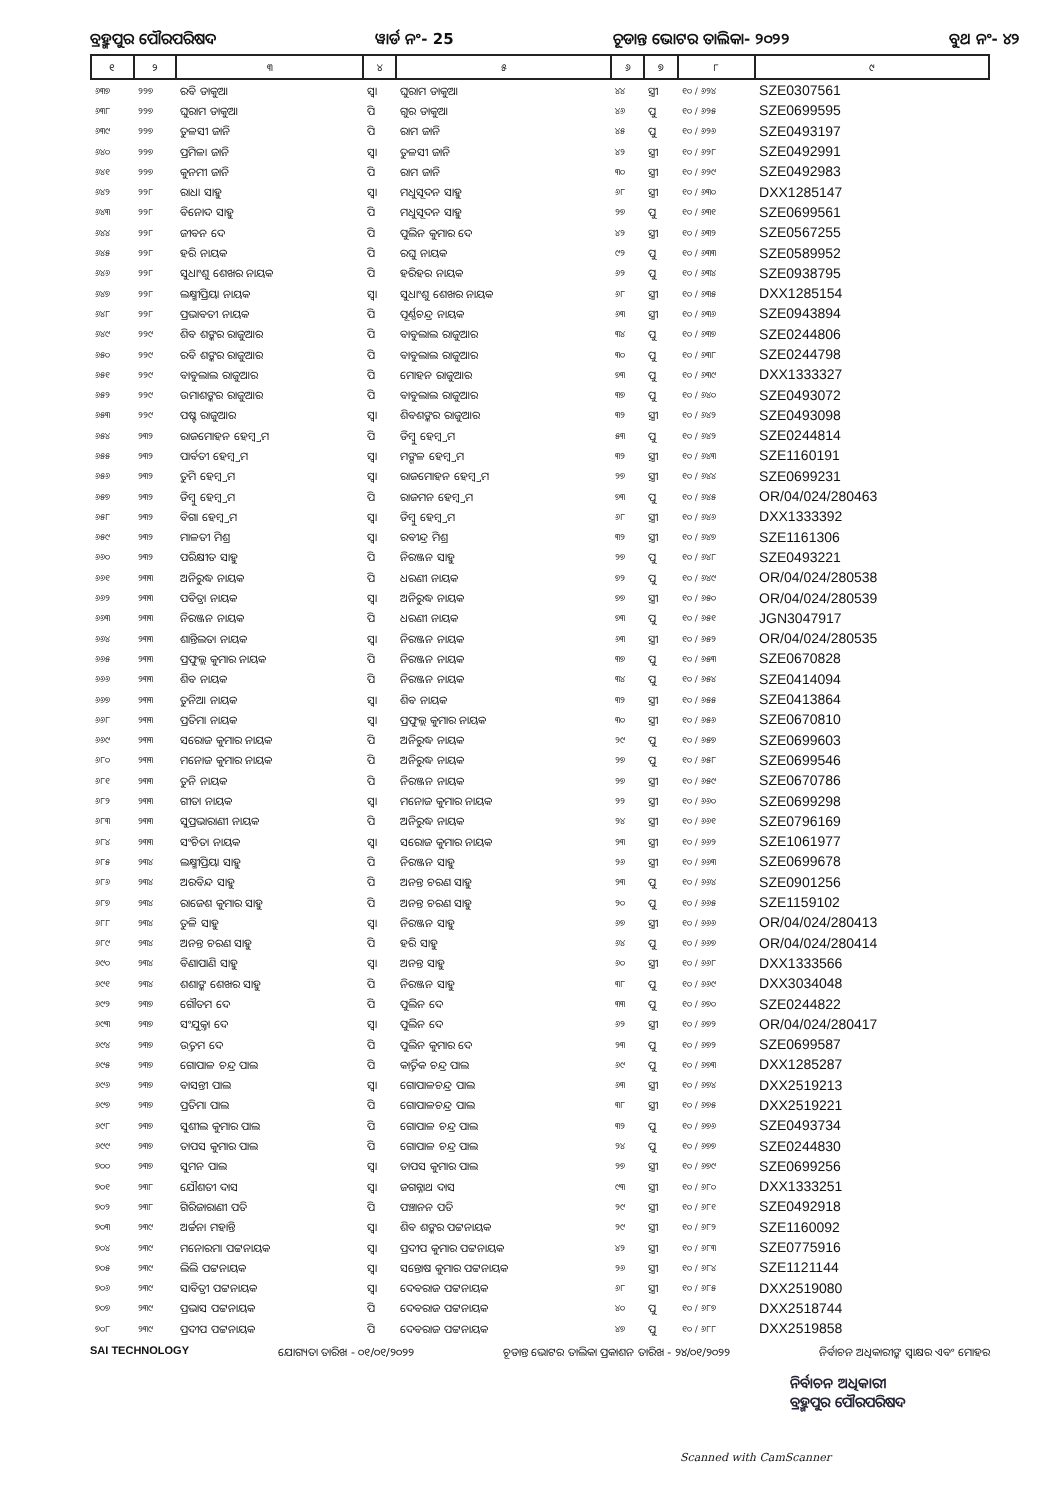ବ୍ରହ୍ମପୁର ପୌରପରିଷଦ ୱାର୍ଡ ନଂ- 25 ଚୂଡାନ୍ତ ଭୋଟର ତାଲିକା- ୨୦୨୨ ବୁଥ ନଂ- ୪୨
| ୧ | ୨ | ୩ | ୪ | ୫ | ୬ | ୭ | ୮ | ୯ |
| --- | --- | --- | --- | --- | --- | --- | --- | --- |
| ୬୩୭ | ୨୨୭ | ରବି ଡାକୁଆ | ସ୍ୱା | ଘୁରାମ ଡାକୁଆ | ୪୪ | ସ୍ତ୍ରୀ | ୧୦ / ୬୨୪ | SZE0307561 |
| ୬୩୮ | ୨୨୭ | ଘୁରାମ ଡାକୁଆ | ପି | ଗୁର ଡାକୁଆ | ୪୬ | ପୁ | ୧୦ / ୬୨୫ | SZE0699595 |
| ୬୩୯ | ୨୨୭ | ତୁଳସୀ ଜାନି | ପି | ରାମ ଜାନି | ୪୫ | ପୁ | ୧୦ / ୬୨୬ | SZE0493197 |
| ୬୪୦ | ୨୨୭ | ପ୍ରମିଳା ଜାନି | ସ୍ୱା | ତୁଳସୀ ଜାନି | ୪୨ | ସ୍ତ୍ରୀ | ୧୦ / ୬୨୮ | SZE0492991 |
| ୬୪୧ | ୨୨୭ | କୁନମୀ ଜାନି | ପି | ରାମ ଜାନି | ୩୦ | ସ୍ତ୍ରୀ | ୧୦ / ୬୨୯ | SZE0492983 |
| ୬୪୨ | ୨୨୮ | ରାଧା ସାହୁ | ସ୍ୱା | ମଧୁସୂଦନ ସାହୁ | ୬୮ | ସ୍ତ୍ରୀ | ୧୦ / ୬୩୦ | DXX1285147 |
| ୬୪୩ | ୨୨୮ | ବିନୋଦ ସାହୁ | ପି | ମଧୁସୂଦନ ସାହୁ | ୨୭ | ପୁ | ୧୦ / ୬୩୧ | SZE0699561 |
| ୬୪୪ | ୨୨୮ | ଜୀବନ ଦେ | ପି | ପୁଲିନ କୁମାର ଦେ | ୪୨ | ସ୍ତ୍ରୀ | ୧୦ / ୬୩୨ | SZE0567255 |
| ୬୪୫ | ୨୨୮ | ହରି ନାୟକ | ପି | ରଘୁ ନାୟକ | ୯୨ | ପୁ | ୧୦ / ୬୩୩ | SZE0589952 |
| ୬୪୬ | ୨୨୮ | ସୁଧାଂଶୁ ଶେଖର ନାୟକ | ପି | ହରିହର ନାୟକ | ୬୨ | ପୁ | ୧୦ / ୬୩୪ | SZE0938795 |
| ୬୪୭ | ୨୨୮ | ଲକ୍ଷ୍ମୀପ୍ରିୟା ନାୟକ | ସ୍ୱା | ସୁଧାଂଶୁ ଶେଖର ନାୟକ | ୬୮ | ସ୍ତ୍ରୀ | ୧୦ / ୬୩୫ | DXX1285154 |
| ୬୪୮ | ୨୨୮ | ପ୍ରଭାବତୀ ନାୟକ | ପି | ପୂର୍ଣ୍ଣଚନ୍ଦ୍ର ନାୟକ | ୬୩ | ସ୍ତ୍ରୀ | ୧୦ / ୬୩୬ | SZE0943894 |
| ୬୪୯ | ୨୨୯ | ଶିବ ଶଙ୍କର ରାଜୁଆର | ପି | ବାବୁଲାଲ ରାଜୁଆର | ୩୪ | ପୁ | ୧୦ / ୬୩୭ | SZE0244806 |
| ୬୫୦ | ୨୨୯ | ରବି ଶଙ୍କର ରାଜୁଆର | ପି | ବାବୁଲାଲ ରାଜୁଆର | ୩୦ | ପୁ | ୧୦ / ୬୩୮ | SZE0244798 |
| ୬୫୧ | ୨୨୯ | ବାବୁଲାଲ ରାଜୁଆର | ପି | ମୋହନ ରାଜୁଆର | ୭୩ | ପୁ | ୧୦ / ୬୩୯ | DXX1333327 |
| ୬୫୨ | ୨୨୯ | ଉମାଶଙ୍କର ରାଜୁଆର | ପି | ବାବୁଲାଲ ରାଜୁଆର | ୩୭ | ପୁ | ୧୦ / ୬୪୦ | SZE0493072 |
| ୬୫୩ | ୨୨୯ | ପଷ୍ଟ ରାଜୁଆର | ସ୍ୱା | ଶିବଶଙ୍କର ରାଜୁଆର | ୩୨ | ସ୍ତ୍ରୀ | ୧୦ / ୬୪୨ | SZE0493098 |
| ୬୫୪ | ୨୩୨ | ରାଜମୋହନ ହେମ୍ବ୍ରମ | ପି | ଡିମ୍ବୁ ହେମ୍ବ୍ରମ | ୫୩ | ପୁ | ୧୦ / ୬୪୨ | SZE0244814 |
| ୬୫୫ | ୨୩୨ | ପାର୍ବତୀ ହେମ୍ବ୍ରମ | ସ୍ୱା | ମଙ୍ଗଳ ହେମ୍ବ୍ରମ | ୩୨ | ସ୍ତ୍ରୀ | ୧୦ / ୬୪୩ | SZE1160191 |
| ୬୫୬ | ୨୩୨ | ତୁମି ହେମ୍ବ୍ରମ | ସ୍ୱା | ରାଜମୋହନ ହେମ୍ବ୍ରମ | ୨୭ | ସ୍ତ୍ରୀ | ୧୦ / ୬୪୪ | SZE0699231 |
| ୬୫୭ | ୨୩୨ | ଡିମ୍ବୁ ହେମ୍ବ୍ରମ | ପି | ରାଜମନ ହେମ୍ବ୍ରମ | ୭୩ | ପୁ | ୧୦ / ୬୪୫ | OR/04/024/280463 |
| ୬୫୮ | ୨୩୨ | ବିଗା ହେମ୍ବ୍ରମ | ସ୍ୱା | ଡିମ୍ବୁ ହେମ୍ବ୍ରମ | ୬୮ | ସ୍ତ୍ରୀ | ୧୦ / ୬୪୬ | DXX1333392 |
| ୬୫୯ | ୨୩୨ | ମାଳତୀ ମିଶ୍ର | ସ୍ୱା | ରବୀନ୍ଦ୍ର ମିଶ୍ର | ୩୨ | ସ୍ତ୍ରୀ | ୧୦ / ୬୪୭ | SZE1161306 |
| ୬୬୦ | ୨୩୨ | ପରିକ୍ଷୀତ ସାହୁ | ପି | ନିରଞ୍ଜନ ସାହୁ | ୨୭ | ପୁ | ୧୦ / ୬୪୮ | SZE0493221 |
| ୬୬୧ | ୨୩୩ | ଅନିରୁଦ୍ଧ ନାୟକ | ପି | ଧରଣୀ ନାୟକ | ୭୨ | ପୁ | ୧୦ / ୬୪୯ | OR/04/024/280538 |
| ୬୬୨ | ୨୩୩ | ପବିତ୍ରା ନାୟକ | ସ୍ୱା | ଅନିରୁଦ୍ଧ ନାୟକ | ୭୭ | ସ୍ତ୍ରୀ | ୧୦ / ୬୫୦ | OR/04/024/280539 |
| ୬୬୩ | ୨୩୩ | ନିରଞ୍ଜନ ନାୟକ | ପି | ଧରଣୀ ନାୟକ | ୭୩ | ପୁ | ୧୦ / ୬୫୧ | JGN3047917 |
| ୬୬୪ | ୨୩୩ | ଶାନ୍ତିଲତା ନାୟକ | ସ୍ୱା | ନିରଞ୍ଜନ ନାୟକ | ୬୩ | ସ୍ତ୍ରୀ | ୧୦ / ୬୫୨ | OR/04/024/280535 |
| ୬୬୫ | ୨୩୩ | ପ୍ରଫୁଲ୍ଲ କୁମାର ନାୟକ | ପି | ନିରଞ୍ଜନ ନାୟକ | ୩୭ | ପୁ | ୧୦ / ୬୫୩ | SZE0670828 |
| ୬୬୬ | ୨୩୩ | ଶିବ ନାୟକ | ପି | ନିରଞ୍ଜନ ନାୟକ | ୩୪ | ପୁ | ୧୦ / ୬୫୪ | SZE0414094 |
| ୬୬୭ | ୨୩୩ | ତୁନିଆ ନାୟକ | ସ୍ୱା | ଶିବ ନାୟକ | ୩୨ | ସ୍ତ୍ରୀ | ୧୦ / ୬୫୫ | SZE0413864 |
| ୬୬୮ | ୨୩୩ | ପ୍ରତିମା ନାୟକ | ସ୍ୱା | ପ୍ରଫୁଲ୍ଲ କୁମାର ନାୟକ | ୩୦ | ସ୍ତ୍ରୀ | ୧୦ / ୬୫୬ | SZE0670810 |
| ୬୬୯ | ୨୩୩ | ସରୋଜ କୁମାର ନାୟକ | ପି | ଅନିରୁଦ୍ଧ ନାୟକ | ୨୯ | ପୁ | ୧୦ / ୬୫୭ | SZE0699603 |
| ୬୮୦ | ୨୩୩ | ମନୋଜ କୁମାର ନାୟକ | ପି | ଅନିରୁଦ୍ଧ ନାୟକ | ୨୭ | ପୁ | ୧୦ / ୬୫୮ | SZE0699546 |
| ୬୮୧ | ୨୩୩ | ତୁନି ନାୟକ | ପି | ନିରଞ୍ଜନ ନାୟକ | ୨୭ | ସ୍ତ୍ରୀ | ୧୦ / ୬୫୯ | SZE0670786 |
| ୬୮୨ | ୨୩୩ | ଗୀତା ନାୟକ | ସ୍ୱା | ମନୋଜ କୁମାର ନାୟକ | ୨୨ | ସ୍ତ୍ରୀ | ୧୦ / ୬୬୦ | SZE0699298 |
| ୬୮୩ | ୨୩୩ | ସୁପ୍ରଭାରାଣୀ ନାୟକ | ପି | ଅନିରୁଦ୍ଧ ନାୟକ | ୨୪ | ସ୍ତ୍ରୀ | ୧୦ / ୬୬୧ | SZE0796169 |
| ୬୮୪ | ୨୩୩ | ସଂଚିତା ନାୟକ | ସ୍ୱା | ସରୋଜ କୁମାର ନାୟକ | ୨୩ | ସ୍ତ୍ରୀ | ୧୦ / ୬୬୨ | SZE1061977 |
| ୬୮୫ | ୨୩୪ | ଲକ୍ଷ୍ମୀପ୍ରିୟା ସାହୁ | ପି | ନିରଞ୍ଜନ ସାହୁ | ୨୬ | ସ୍ତ୍ରୀ | ୧୦ / ୬୬୩ | SZE0699678 |
| ୬୮୬ | ୨୩୪ | ଅରବିନ୍ଦ ସାହୁ | ପି | ଅନନ୍ତ ଚରଣ ସାହୁ | ୨୩ | ପୁ | ୧୦ / ୬୬୪ | SZE0901256 |
| ୬୮୭ | ୨୩୪ | ରାଜେଶ କୁମାର ସାହୁ | ପି | ଅନନ୍ତ ଚରଣ ସାହୁ | ୨୦ | ପୁ | ୧୦ / ୬୬୫ | SZE1159102 |
| ୬୮୮ | ୨୩୪ | ତୁଳି ସାହୁ | ସ୍ୱା | ନିରଞ୍ଜନ ସାହୁ | ୬୭ | ସ୍ତ୍ରୀ | ୧୦ / ୬୬୬ | OR/04/024/280413 |
| ୬୮୯ | ୨୩୪ | ଅନନ୍ତ ଚରଣ ସାହୁ | ପି | ହରି ସାହୁ | ୬୪ | ପୁ | ୧୦ / ୬୬୭ | OR/04/024/280414 |
| ୬୯୦ | ୨୩୪ | ବିଣାପାଣି ସାହୁ | ସ୍ୱା | ଅନନ୍ତ ସାହୁ | ୬୦ | ସ୍ତ୍ରୀ | ୧୦ / ୬୬୮ | DXX1333566 |
| ୬୯୧ | ୨୩୪ | ଶଶାଙ୍କ ଶେଖର ସାହୁ | ପି | ନିରଞ୍ଜନ ସାହୁ | ୩୮ | ପୁ | ୧୦ / ୬୬୯ | DXX3034048 |
| ୬୯୨ | ୨୩୭ | ଗୌତମ ଦେ | ପି | ପୁଲିନ ଦେ | ୩୩ | ପୁ | ୧୦ / ୬୭୦ | SZE0244822 |
| ୬୯୩ | ୨୩୭ | ସଂଯୁକ୍ତା ଦେ | ସ୍ୱା | ପୁଲିନ ଦେ | ୬୨ | ସ୍ତ୍ରୀ | ୧୦ / ୬୭୨ | OR/04/024/280417 |
| ୬୯୪ | ୨୩୭ | ଉତ୍ତମ ଦେ | ପି | ପୁଲିନ କୁମାର ଦେ | ୨୩ | ପୁ | ୧୦ / ୬୭୨ | SZE0699587 |
| ୬୯୫ | ୨୩୭ | ଗୋପାଳ ଚନ୍ଦ୍ର ପାଲ | ପି | କାର୍ତ୍ତିକ ଚନ୍ଦ୍ର ପାଲ | ୬୯ | ପୁ | ୧୦ / ୬୭୩ | DXX1285287 |
| ୬୯୬ | ୨୩୭ | ବାସନ୍ତୀ ପାଲ | ସ୍ୱା | ଗୋପାଳଚନ୍ଦ୍ର ପାଲ | ୬୩ | ସ୍ତ୍ରୀ | ୧୦ / ୬୭୪ | DXX2519213 |
| ୬୯୭ | ୨୩୭ | ପ୍ରତିମା ପାଲ | ପି | ଗୋପାଳଚନ୍ଦ୍ର ପାଲ | ୩୮ | ସ୍ତ୍ରୀ | ୧୦ / ୬୭୫ | DXX2519221 |
| ୬୯୮ | ୨୩୭ | ସୁଶୀଲ କୁମାର ପାଲ | ପି | ଗୋପାଳ ଚନ୍ଦ୍ର ପାଲ | ୩୨ | ପୁ | ୧୦ / ୬୭୬ | SZE0493734 |
| ୬୯୯ | ୨୩୭ | ତାପସ କୁମାର ପାଲ | ପି | ଗୋପାଳ ଚନ୍ଦ୍ର ପାଲ | ୨୪ | ପୁ | ୧୦ / ୬୭୭ | SZE0244830 |
| ୭୦୦ | ୨୩୭ | ସୁମନ ପାଲ | ସ୍ୱା | ତାପସ କୁମାର ପାଲ | ୨୭ | ସ୍ତ୍ରୀ | ୧୦ / ୬୭୯ | SZE0699256 |
| ୭୦୧ | ୨୩୮ | ଯୌଶତୀ ଦାସ | ସ୍ୱା | ଜଗନ୍ନାଥ ଦାସ | ୯୩ | ସ୍ତ୍ରୀ | ୧୦ / ୬୮୦ | DXX1333251 |
| ୭୦୨ | ୨୩୮ | ଗିରିଜାରାଣୀ ପତି | ପି | ପଞ୍ଚାନନ ପତି | ୨୯ | ସ୍ତ୍ରୀ | ୧୦ / ୬୮୧ | SZE0492918 |
| ୭୦୩ | ୨୩୯ | ଅର୍ଚ୍ଚନା ମହାନ୍ତି | ସ୍ୱା | ଶିବ ଶଙ୍କର ପଟ୍ଟନାୟକ | ୨୯ | ସ୍ତ୍ରୀ | ୧୦ / ୬୮୨ | SZE1160092 |
| ୭୦୪ | ୨୩୯ | ମନୋରମା ପଟ୍ଟନାୟକ | ସ୍ୱା | ପ୍ରଦୀପ କୁମାର ପଟ୍ଟନାୟକ | ୪୨ | ସ୍ତ୍ରୀ | ୧୦ / ୬୮୩ | SZE0775916 |
| ୭୦୫ | ୨୩୯ | ଲିଲି ପଟ୍ଟନାୟକ | ସ୍ୱା | ସନ୍ତୋଷ କୁମାର ପଟ୍ଟନାୟକ | ୨୬ | ସ୍ତ୍ରୀ | ୧୦ / ୬୮୪ | SZE1121144 |
| ୭୦୬ | ୨୩୯ | ସାବିତ୍ରୀ ପଟ୍ଟନାୟକ | ସ୍ୱା | ଦେବରାଜ ପଟ୍ଟନାୟକ | ୬୮ | ସ୍ତ୍ରୀ | ୧୦ / ୬୮୫ | DXX2519080 |
| ୭୦୭ | ୨୩୯ | ପ୍ରଭାସ ପଟ୍ଟନାୟକ | ପି | ଦେବରାଜ ପଟ୍ଟନାୟକ | ୪୦ | ପୁ | ୧୦ / ୬୮୭ | DXX2518744 |
| ୭୦୮ | ୨୩୯ | ପ୍ରଦୀପ ପଟ୍ଟନାୟକ | ପି | ଦେବରାଜ ପଟ୍ଟନାୟକ | ୪୭ | ପୁ | ୧୦ / ୬୮୮ | DXX2519858 |
SAI TECHNOLOGY ଯୋଗ୍ୟତା ତାରିଖ - ୦୧/୦୧/୨୦୨୨ ଚୂଡାନ୍ତ ଭୋଟର ତାଲିକା ପ୍ରକାଶନ ତାରିଖ - ୨୪/୦୧/୨୦୨୨ ନିର୍ବାଚନ ଅଧିକାରୀଙ୍କ ସ୍ୱାକ୍ଷର ଏବଂ ମୋହର
ନିର୍ବାଚନ ଅଧିକାରୀ
ବ୍ରହ୍ମପୁର ପୌରପରିଷଦ
Scanned with CamScanner